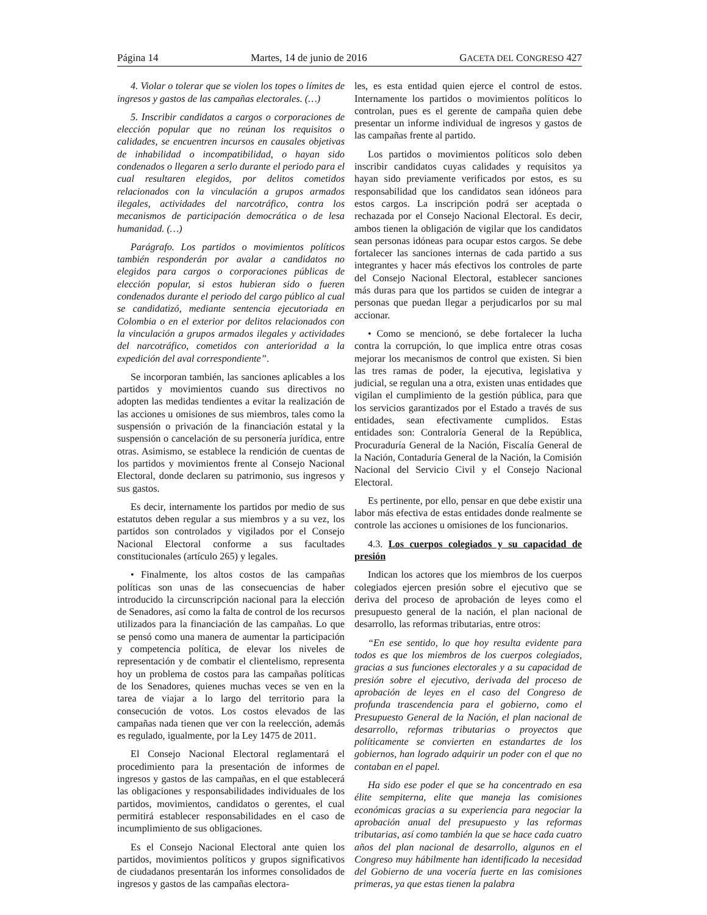Página 14 Martes, 14 de junio de 2016 GACETA DEL CONGRESO 427
4. Violar o tolerar que se violen los topes o límites de ingresos y gastos de las campañas electorales. (…)
5. Inscribir candidatos a cargos o corporaciones de elección popular que no reúnan los requisitos o calidades, se encuentren incursos en causales objetivas de inhabilidad o incompatibilidad, o hayan sido condenados o llegaren a serlo durante el periodo para el cual resultaren elegidos, por delitos cometidos relacionados con la vinculación a grupos armados ilegales, actividades del narcotráfico, contra los mecanismos de participación democrática o de lesa humanidad. (…)
Parágrafo. Los partidos o movimientos políticos también responderán por avalar a candidatos no elegidos para cargos o corporaciones públicas de elección popular, si estos hubieran sido o fueren condenados durante el periodo del cargo público al cual se candidatizó, mediante sentencia ejecutoriada en Colombia o en el exterior por delitos relacionados con la vinculación a grupos armados ilegales y actividades del narcotráfico, cometidos con anterioridad a la expedición del aval correspondiente”.
Se incorporan también, las sanciones aplicables a los partidos y movimientos cuando sus directivos no adopten las medidas tendientes a evitar la realización de las acciones u omisiones de sus miembros, tales como la suspensión o privación de la financiación estatal y la suspensión o cancelación de su personería jurídica, entre otras. Asimismo, se establece la rendición de cuentas de los partidos y movimientos frente al Consejo Nacional Electoral, donde declaren su patrimonio, sus ingresos y sus gastos.
Es decir, internamente los partidos por medio de sus estatutos deben regular a sus miembros y a su vez, los partidos son controlados y vigilados por el Consejo Nacional Electoral conforme a sus facultades constitucionales (artículo 265) y legales.
• Finalmente, los altos costos de las campañas políticas son unas de las consecuencias de haber introducido la circunscripción nacional para la elección de Senadores, así como la falta de control de los recursos utilizados para la financiación de las campañas. Lo que se pensó como una manera de aumentar la participación y competencia política, de elevar los niveles de representación y de combatir el clientelismo, representa hoy un problema de costos para las campañas políticas de los Senadores, quienes muchas veces se ven en la tarea de viajar a lo largo del territorio para la consecución de votos. Los costos elevados de las campañas nada tienen que ver con la reelección, además es regulado, igualmente, por la Ley 1475 de 2011.
El Consejo Nacional Electoral reglamentará el procedimiento para la presentación de informes de ingresos y gastos de las campañas, en el que establecerá las obligaciones y responsabilidades individuales de los partidos, movimientos, candidatos o gerentes, el cual permitirá establecer responsabilidades en el caso de incumplimiento de sus obligaciones.
Es el Consejo Nacional Electoral ante quien los partidos, movimientos políticos y grupos significativos de ciudadanos presentarán los informes consolidados de ingresos y gastos de las campañas electora-
les, es esta entidad quien ejerce el control de estos. Internamente los partidos o movimientos políticos lo controlan, pues es el gerente de campaña quien debe presentar un informe individual de ingresos y gastos de las campañas frente al partido.
Los partidos o movimientos políticos solo deben inscribir candidatos cuyas calidades y requisitos ya hayan sido previamente verificados por estos, es su responsabilidad que los candidatos sean idóneos para estos cargos. La inscripción podrá ser aceptada o rechazada por el Consejo Nacional Electoral. Es decir, ambos tienen la obligación de vigilar que los candidatos sean personas idóneas para ocupar estos cargos. Se debe fortalecer las sanciones internas de cada partido a sus integrantes y hacer más efectivos los controles de parte del Consejo Nacional Electoral, establecer sanciones más duras para que los partidos se cuiden de integrar a personas que puedan llegar a perjudicarlos por su mal accionar.
• Como se mencionó, se debe fortalecer la lucha contra la corrupción, lo que implica entre otras cosas mejorar los mecanismos de control que existen. Si bien las tres ramas de poder, la ejecutiva, legislativa y judicial, se regulan una a otra, existen unas entidades que vigilan el cumplimiento de la gestión pública, para que los servicios garantizados por el Estado a través de sus entidades, sean efectivamente cumplidos. Estas entidades son: Contraloría General de la República, Procuraduría General de la Nación, Fiscalía General de la Nación, Contaduría General de la Nación, la Comisión Nacional del Servicio Civil y el Consejo Nacional Electoral.
Es pertinente, por ello, pensar en que debe existir una labor más efectiva de estas entidades donde realmente se controle las acciones u omisiones de los funcionarios.
4.3. Los cuerpos colegiados y su capacidad de presión
Indican los actores que los miembros de los cuerpos colegiados ejercen presión sobre el ejecutivo que se deriva del proceso de aprobación de leyes como el presupuesto general de la nación, el plan nacional de desarrollo, las reformas tributarias, entre otros:
“En ese sentido, lo que hoy resulta evidente para todos es que los miembros de los cuerpos colegiados, gracias a sus funciones electorales y a su capacidad de presión sobre el ejecutivo, derivada del proceso de aprobación de leyes en el caso del Congreso de profunda trascendencia para el gobierno, como el Presupuesto General de la Nación, el plan nacional de desarrollo, reformas tributarias o proyectos que políticamente se convierten en estandartes de los gobiernos, han logrado adquirir un poder con el que no contaban en el papel.
Ha sido ese poder el que se ha concentrado en esa élite sempiterna, elite que maneja las comisiones económicas gracias a su experiencia para negociar la aprobación anual del presupuesto y las reformas tributarias, así como también la que se hace cada cuatro años del plan nacional de desarrollo, algunos en el Congreso muy hábilmente han identificado la necesidad del Gobierno de una vocería fuerte en las comisiones primeras, ya que estas tienen la palabra